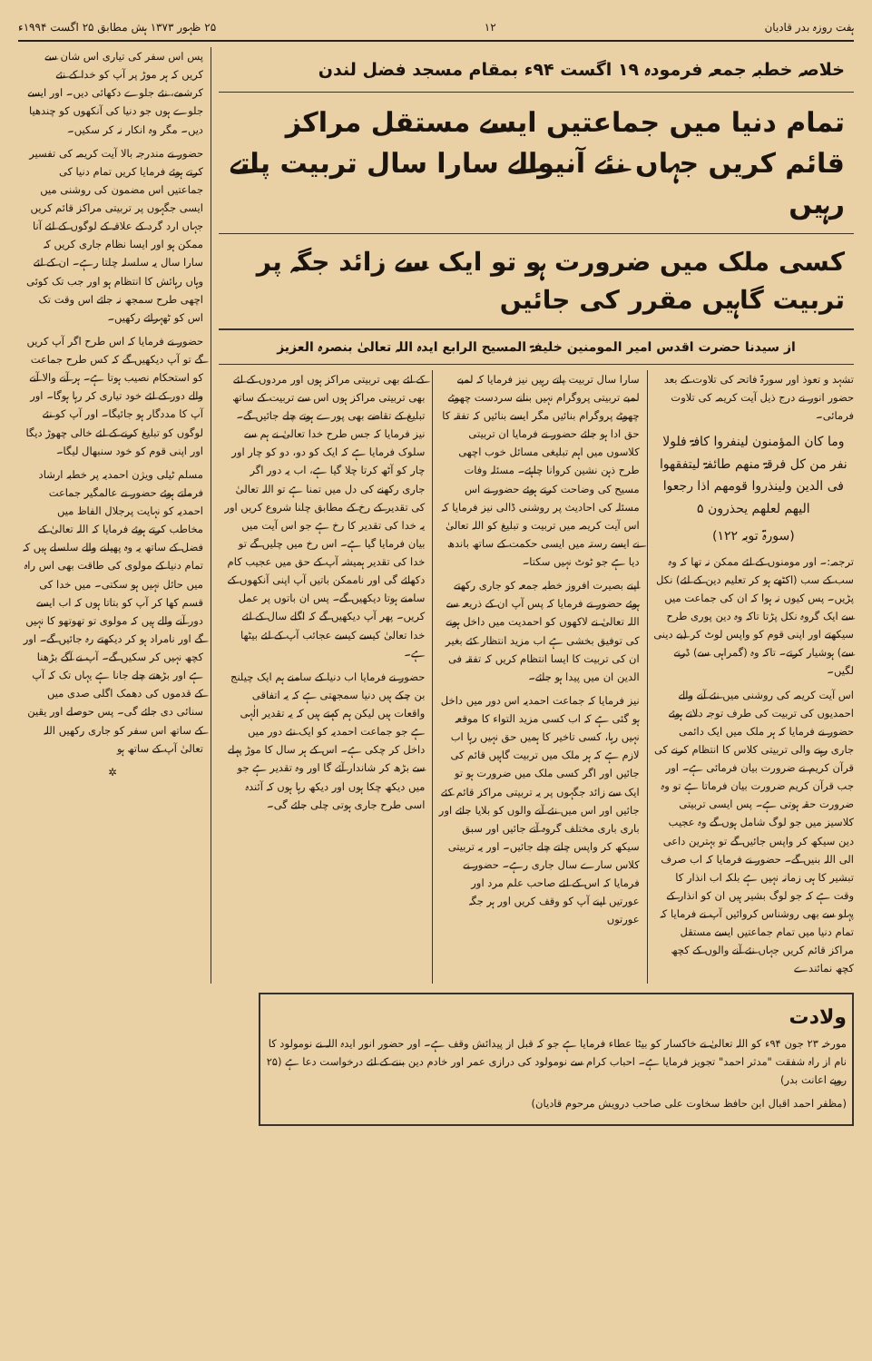ہفت روزہ بدر قادیان ۱۲ ۲۵ ظہور ۱۳۷۳ ہش مطابق ۲۵ اگست ۱۹۹۴ء
خلاصہ خطبہ جمعہ فرمودہ ۱۹ اگست ۹۴ء بمقام مسجد فضل لندن
تمام دنیا میں جماعتیں ایسے مستقل مراکز قائم کریں جہاں نئے آنیوالے سارا سال تربیت پاتے رہیں
کسی ملک میں ضرورت ہو تو ایک سے زائد جگہ پر تربیت گاہیں مقرر کی جائیں
از سیدنا حضرت اقدس امیر المومنین خلیفۃ المسیح الرابع ایدہ اللہ تعالیٰ بنصرہ العزیز
تشہد و تعوذ اور سورۃ فاتحہ کی تلاوت کے بعد حضور انور نے درج ذیل آیت کریمہ کی تلاوت فرمائی۔
وما کان المؤمنون لینفروا کافۃ فلولا نفر من کل فرقۃ منھم طائفۃ لیتفقھوا فی الدین ولینذروا قومھم اذا رجعوا الیھم لعلھم یحذرون ۵
(سورۃ توبہ ۱۲۲)
ترجمہ:۔ اور مومنوں کے لئے ممکن نہ تھا کہ وہ سب کے سب (اکٹھے ہو کر تعلیم دین کے لئے) نکل پڑیں۔ پس کیوں نہ ہوا کہ ان کی جماعت میں سے ایک گروہ نکل پڑتا تاکہ وہ دین پوری طرح سیکھتے اور اپنی قوم کو واپس لوٹ کر (بے دینی سے) ہوشیار کرتے۔ تاکہ وہ (گمراہی سے) ڈرنے لگیں۔
اس آیت کریمہ کی روشنی میں نئے آنے والے احمدیوں کی تربیت کی طرف توجہ دلاتے ہوئے حضور نے فرمایا کہ ہر ملک میں ایک دائمی جاری رہنے والی تربیتی کلاس کا انتظام کرنے کی قرآن کریم نے ضرورت بیان فرمائی ہے۔ اور جب قرآن کریم ضرورت بیان فرماتا ہے تو وہ ضرورت حقہ ہوتی ہے۔ پس ایسی تربیتی کلاسیز میں جو لوگ شامل ہوں گے وہ عجیب دین سیکھ کر واپس جائیں گے تو بہترین داعی الی اللہ بنیں گے۔ حضور نے فرمایا کہ اب صرف تبشیر کا ہی زمانہ نہیں ہے بلکہ اب انذار کا وقت ہے کہ جو لوگ بشیر ہیں ان کو انذار کے پہلو سے بھی روشناس کروائیں آپ نے فرمایا کہ تمام دنیا میں تمام جماعتیں ایسے مستقل مراکز قائم کریں جہاں نئے آنے والوں کے کچھ کچھ نمائندے
سارا سال تربیت پاتے رہیں نیز فرمایا کہ لمبے لمبے تربیتی پروگرام نہیں بنانے سردست چھوٹے چھوٹے پروگرام بنائیں مگر ایسے بنائیں کہ تفقہ کا حق ادا ہو جائے حضور نے فرمایا ان تربیتی کلاسوں میں اہم تبلیغی مسائل خوب اچھی طرح ذہن نشین کروانا چاہئے۔ مسئلہ وفات مسیح کی وضاحت کرتے ہوئے حضور نے اس مسئلہ کی احادیث پر روشنی ڈالی نیز فرمایا کہ اس آیت کریمہ میں تربیت و تبلیغ کو اللہ تعالیٰ نے ایسے رستہ میں ایسی حکمت کے ساتھ باندھ دیا ہے جو ٹوٹ نہیں سکتا۔
اپنے بصیرت افروز خطبہ جمعہ کو جاری رکھتے ہوئے حضور نے فرمایا کہ پس آپ ان کے ذریعہ سے اللہ تعالیٰ نے لاکھوں کو احمدیت میں داخل ہونے کی توفیق بخشی ہے اب مزید انتظار کئے بغیر ان کی تربیت کا ایسا انتظام کریں کہ تفقہ فی الدین ان میں پیدا ہو جائے۔
نیز فرمایا کہ جماعت احمدیہ اس دور میں داخل ہو گئی ہے کہ اب کسی مزید التواء کا موقعہ نہیں رہا، کسی تاخیر کا ہمیں حق نہیں رہا اب لازم ہے کہ ہر ملک میں تربیت گاہیں قائم کی جائیں اور اگر کسی ملک میں ضرورت ہو تو ایک سے زائد جگہوں پر یہ تربیتی مراکز قائم کئے جائیں اور اس میں نئے آنے والوں کو بلایا جائے اور باری باری مختلف گروہ آتے جائیں اور سبق سیکھ کر واپس چلتے چلے جائیں۔ اور یہ تربیتی کلاس سارے سال جاری رہے۔ حضور نے فرمایا کہ اس کے لئے صاحب علم مرد اور عورتیں اپنے آپ کو وقف کریں اور ہر جگہ عورتوں
کے لئے بھی تربیتی مراکز ہوں اور مردوں کے لئے بھی تربیتی مراکز ہوں اس سے تربیت کے ساتھ تبلیغ کے تقاضے بھی پورے ہوتے چلے جائیں گے۔ نیز فرمایا کہ جس طرح خدا تعالیٰ نے ہم سے سلوک فرمایا ہے کہ ایک کو دو، دو کو چار اور چار کو آٹھ کرتا چلا گیا ہے، اب یہ دور اگر جاری رکھنے کی دل میں تمنا ہے تو اللہ تعالیٰ کی تقدیر کے رخ کے مطابق چلنا شروع کریں اور یہ خدا کی تقدیر کا رخ ہے جو اس آیت میں بیان فرمایا گیا ہے۔ اس رخ میں چلیں گے تو خدا کی تقدیر ہمیشہ آپ کے حق میں عجیب کام دکھائے گی اور ناممکن باتیں آپ اپنی آنکھوں کے سامنے ہوتا دیکھیں گے۔ پس ان باتوں پر عمل کریں۔ پھر آپ دیکھیں گے کہ اگلے سال کے لئے خدا تعالیٰ کیسے کیسے عجائب آپ کے لئے بیٹھا ہے۔
حضور نے فرمایا اب دنیا کے سامنے ہم ایک چیلنج بن چکے ہیں دنیا سمجھتی ہے کہ یہ اتفاقی واقعات ہیں لیکن ہم کہتے ہیں کہ یہ تقدیر الٰہی ہے جو جماعت احمدیہ کو ایک نئے دور میں داخل کر چکی ہے۔ اس کے ہر سال کا موڑ پہلے سے بڑھ کر شاندار آئے گا اور وہ تقدیر ہے جو میں دیکھ چکا ہوں اور دیکھ رہا ہوں کہ آئندہ اسی طرح جاری ہوتی چلی جائے گی۔
پس اس سفر کی تیاری اس شان سے کریں کہ ہر موڑ پر آپ کو خدا کے نئے کرشمے، نئے جلوے دکھائی دیں۔ اور ایسے جلوے ہوں جو دنیا کی آنکھوں کو چندھیا دیں۔ مگر وہ انکار نہ کر سکیں۔
حضور نے مندرجہ بالا آیت کریمہ کی تفسیر کرتے ہوئے فرمایا کریں تمام دنیا کی جماعتیں اس مضمون کی روشنی میں ایسی جگہوں پر تربیتی مراکز قائم کریں جہاں ارد گرد کے علاقہ کے لوگوں کے لئے آنا ممکن ہو اور ایسا نظام جاری کریں کہ سارا سال یہ سلسلہ چلتا رہے۔ ان کے لئے وہاں رہائش کا انتظام ہو اور جب تک کوئی اچھی طرح سمجھ نہ جائے اس وقت تک اس کو ٹھہرائے رکھیں۔
حضور نے فرمایا کہ اس طرح اگر آپ کریں گے تو آپ دیکھیں گے کہ کس طرح جماعت کو استحکام نصیب ہوتا ہے۔ ہر آنے والا آنے والے دور کے لئے خود تیاری کر رہا ہوگا۔ اور آپ کا مددگار ہو جائیگا۔ اور آپ کو نئے لوگوں کو تبلیغ کرنے کے لئے خالی چھوڑ دیگا اور اپنی قوم کو خود سنبھال لیگا۔
مسلم ٹیلی ویژن احمدیہ پر خطبہ ارشاد فرماتے ہوئے حضور نے عالمگیر جماعت احمدیہ کو نہایت پرجلال الفاظ میں مخاطب کرتے ہوئے فرمایا کہ اللہ تعالیٰ کے فضل کے ساتھ یہ وہ پھیلنے والے سلسلے ہیں کہ تمام دنیا کے مولوی کی طاقت بھی اس راہ میں حائل نہیں ہو سکتی۔ میں خدا کی قسم کھا کر آپ کو بتاتا ہوں کہ اب ایسے دور آنے والے ہیں کہ مولوی تو تھوتھو کا نہیں گے اور نامراد ہو کر دیکھتے رہ جائیں گے۔ اور کچھ نہیں کر سکیں گے۔ آپ نے آگے بڑھنا ہے اور بڑھتے چلے جانا ہے یہاں تک کہ آپ کے قدموں کی دھمک اگلی صدی میں سنائی دی جائے گی۔ پس حوصلے اور یقین کے ساتھ اس سفر کو جاری رکھیں اللہ تعالیٰ آپ کے ساتھ ہو
✲
ولادت
مورخہ ۲۳ جون ۹۴ء کو اللہ تعالیٰ نے خاکسار کو بیٹا عطاء فرمایا ہے جو کہ قبل از پیدائش وقف ہے۔ اور حضور انور ایدہ اللہ نے نومولود کا نام از راہ شفقت "مدثر احمد" تجویز فرمایا ہے۔ احباب کرام سے نومولود کی درازی عمر اور خادم دین بننے کے لئے درخواست دعا ہے (۲۵ روپے اعانت بدر)
(مظفر احمد اقبال ابن حافظ سخاوت علی صاحب درویش مرحوم قادیان)